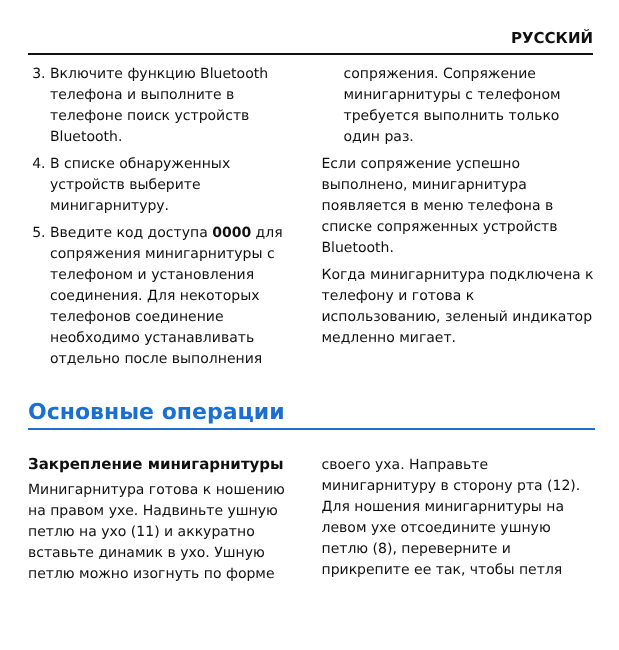РУССКИЙ
3. Включите функцию Bluetooth телефона и выполните в телефоне поиск устройств Bluetooth.
4. В списке обнаруженных устройств выберите минигарнитуру.
5. Введите код доступа 0000 для сопряжения минигарнитуры с телефоном и установления соединения. Для некоторых телефонов соединение необходимо устанавливать отдельно после выполнения
сопряжения. Сопряжение минигарнитуры с телефоном требуется выполнить только один раз.
Если сопряжение успешно выполнено, минигарнитура появляется в меню телефона в списке сопряженных устройств Bluetooth.
Когда минигарнитура подключена к телефону и готова к использованию, зеленый индикатор медленно мигает.
Основные операции
Закрепление минигарнитуры
Минигарнитура готова к ношению на правом ухе. Надвиньте ушную петлю на ухо (11) и аккуратно вставьте динамик в ухо. Ушную петлю можно изогнуть по форме
своего уха. Направьте минигарнитуру в сторону рта (12). Для ношения минигарнитуры на левом ухе отсоедините ушную петлю (8), переверните и прикрепите ее так, чтобы петля